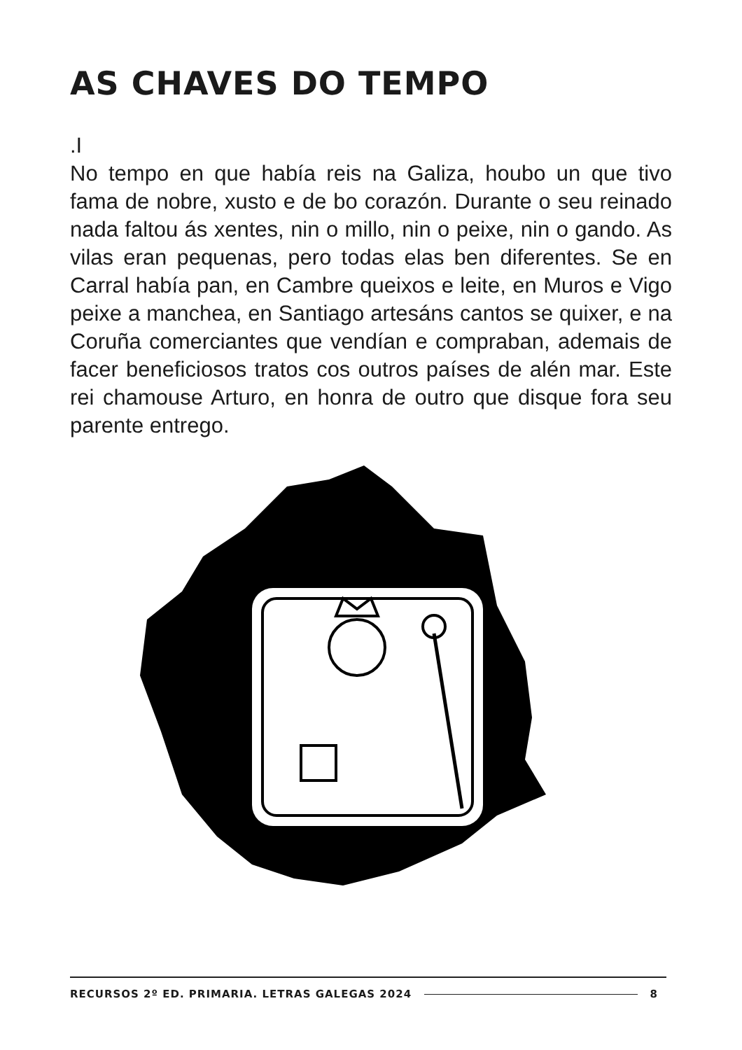AS CHAVES DO TEMPO
.I
No tempo en que había reis na Galiza, houbo un que tivo fama de nobre, xusto e de bo corazón. Durante o seu reinado nada faltou ás xentes, nin o millo, nin o peixe, nin o gando. As vilas eran pequenas, pero todas elas ben diferentes. Se en Carral había pan, en Cambre queixos e leite, en Muros e Vigo peixe a manchea, en Santiago artesáns cantos se quixer, e na Coruña comerciantes que vendían e compraban, ademais de facer beneficiosos tratos cos outros países de alén mar. Este rei chamouse Arturo, en honra de outro que disque fora seu parente entrego.
RECURSOS 2º ED. PRIMARIA. LETRAS GALEGAS 2024 8